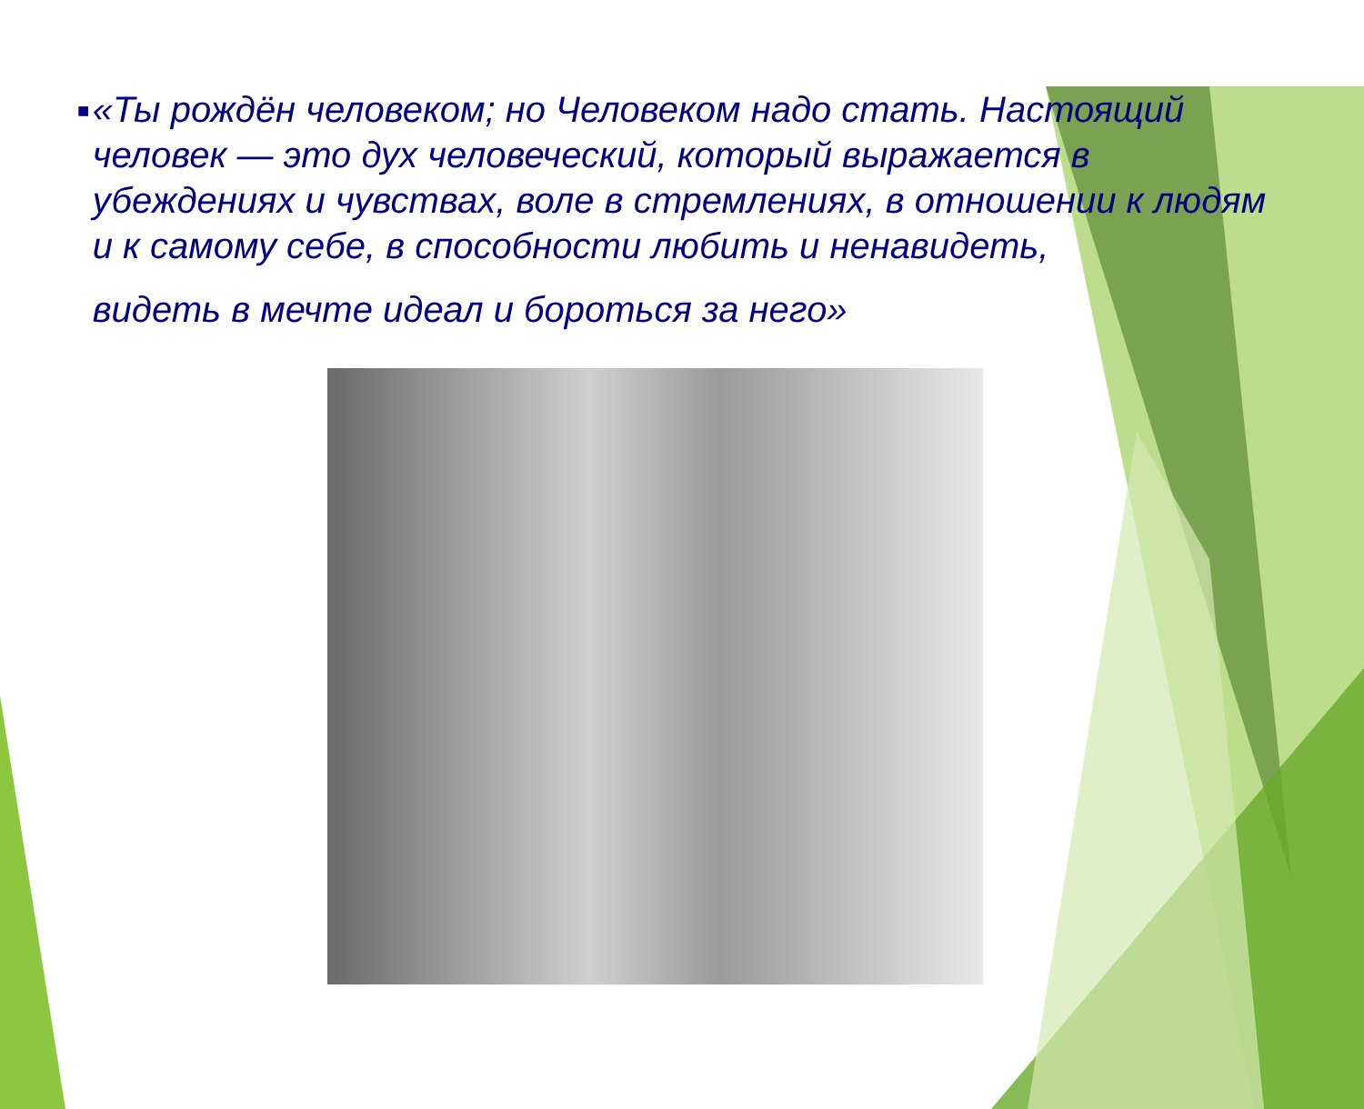■
«Ты рождён человеком; но Человеком надо стать. Настоящий человек — это дух человеческий, который выражается в убеждениях и чувствах, воле в стремлениях, в отношении к людям и к самому себе, в способности любить и ненавидеть,
видеть в мечте идеал и бороться за него»